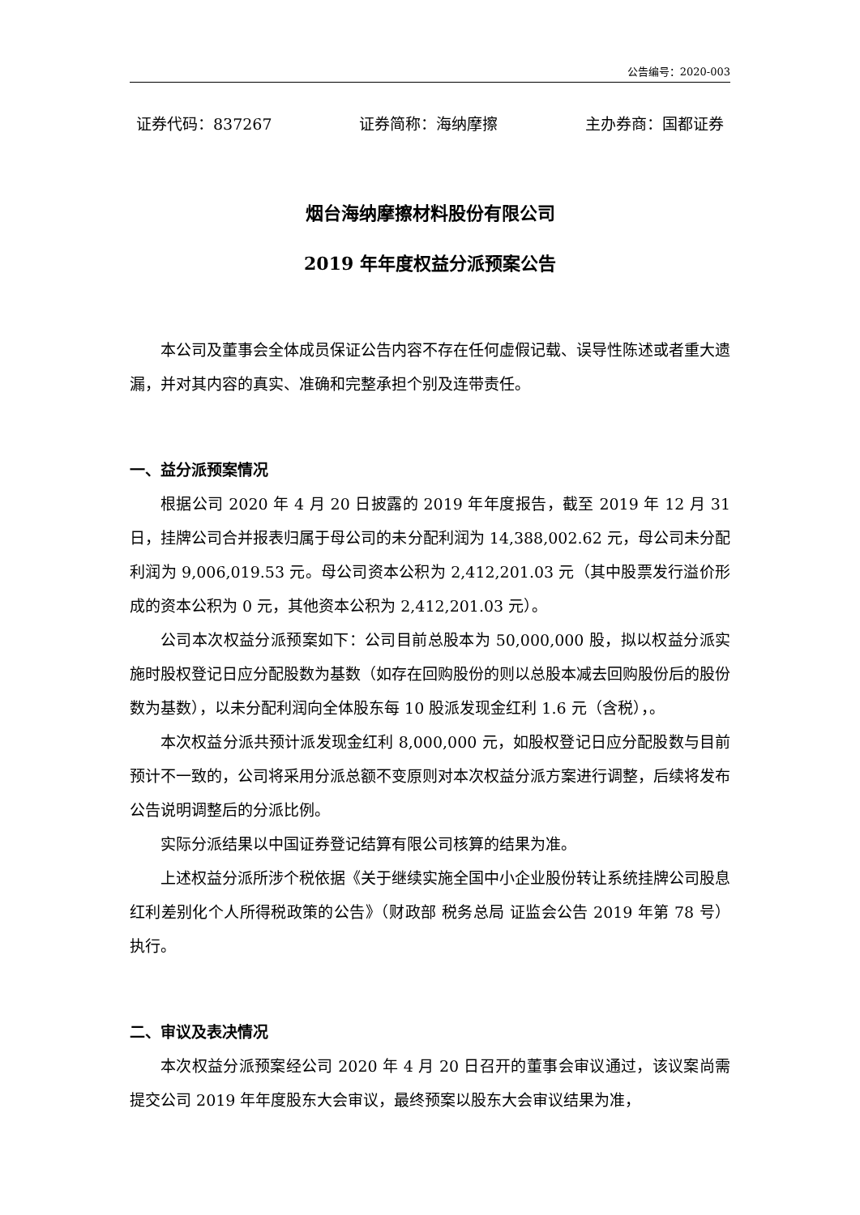公告编号：2020-003
证券代码：837267 证券简称：海纳摩擦 主办券商：国都证券
烟台海纳摩擦材料股份有限公司
2019 年年度权益分派预案公告
本公司及董事会全体成员保证公告内容不存在任何虚假记载、误导性陈述或者重大遗漏，并对其内容的真实、准确和完整承担个别及连带责任。
一、益分派预案情况
根据公司 2020 年 4 月 20 日披露的 2019 年年度报告，截至 2019 年 12 月 31 日，挂牌公司合并报表归属于母公司的未分配利润为 14,388,002.62 元，母公司未分配利润为 9,006,019.53 元。母公司资本公积为 2,412,201.03 元（其中股票发行溢价形成的资本公积为 0 元，其他资本公积为 2,412,201.03 元）。
公司本次权益分派预案如下：公司目前总股本为 50,000,000 股，拟以权益分派实施时股权登记日应分配股数为基数（如存在回购股份的则以总股本减去回购股份后的股份数为基数），以未分配利润向全体股东每 10 股派发现金红利 1.6 元（含税），。
本次权益分派共预计派发现金红利 8,000,000 元，如股权登记日应分配股数与目前预计不一致的，公司将采用分派总额不变原则对本次权益分派方案进行调整，后续将发布公告说明调整后的分派比例。
实际分派结果以中国证券登记结算有限公司核算的结果为准。
上述权益分派所涉个税依据《关于继续实施全国中小企业股份转让系统挂牌公司股息红利差别化个人所得税政策的公告》（财政部 税务总局 证监会公告 2019 年第 78 号）执行。
二、审议及表决情况
本次权益分派预案经公司 2020 年 4 月 20 日召开的董事会审议通过，该议案尚需提交公司 2019 年年度股东大会审议，最终预案以股东大会审议结果为准，